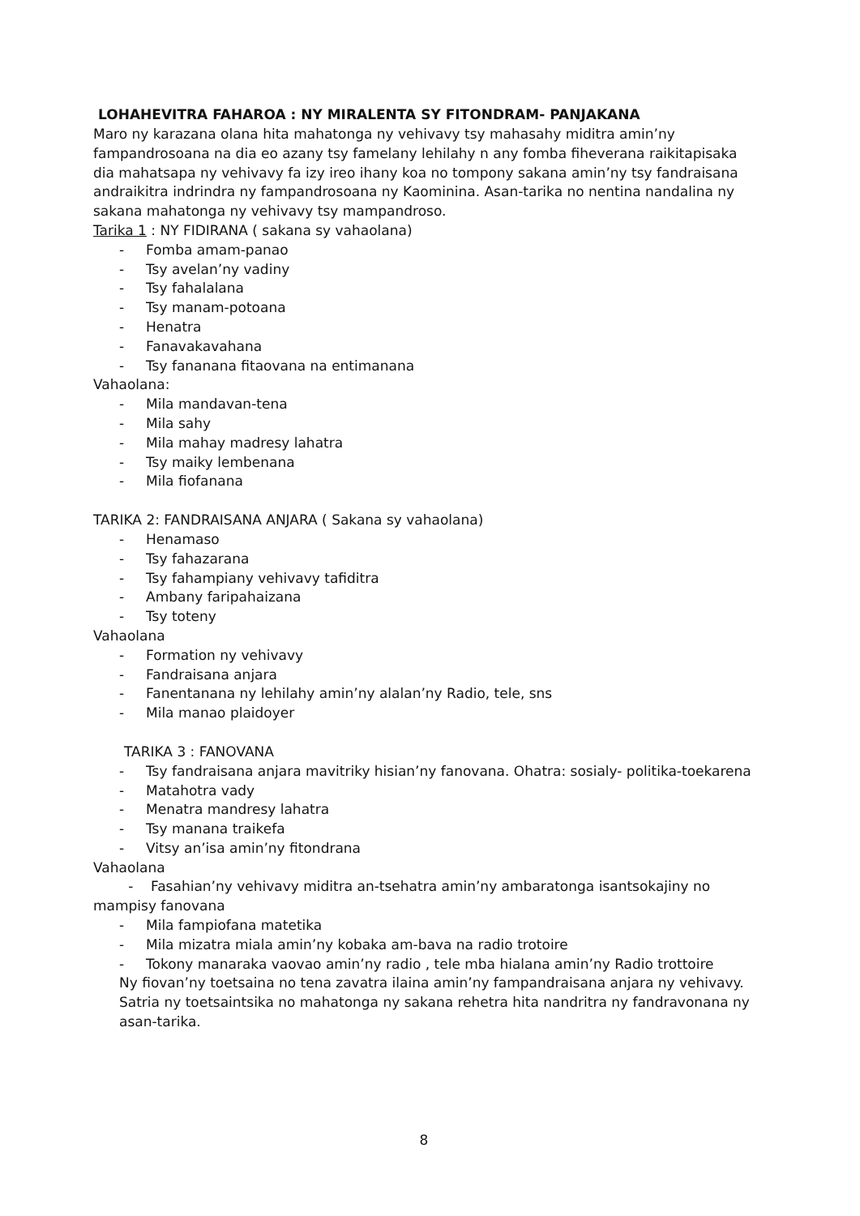LOHAHEVITRA FAHAROA : NY MIRALENTA SY FITONDRAM- PANJAKANA
Maro ny karazana olana hita mahatonga ny vehivavy tsy mahasahy miditra amin’ny fampandrosoana na dia eo azany tsy famelany lehilahy n any fomba fiheverana raikitapisaka dia mahatsapa ny vehivavy fa izy ireo ihany koa no tompony sakana amin’ny tsy fandraisana andraikitra indrindra ny fampandrosoana ny Kaominina. Asan-tarika no nentina nandalina ny sakana mahatonga ny vehivavy tsy mampandroso.
Tarika 1 : NY FIDIRANA ( sakana sy vahaolana)
- Fomba amam-panao
- Tsy avelan’ny vadiny
- Tsy fahalalana
- Tsy manam-potoana
- Henatra
- Fanavakavahana
- Tsy fananana fitaovana na entimanana
Vahaolana:
- Mila mandavan-tena
- Mila sahy
- Mila mahay madresy lahatra
- Tsy maiky lembenana
- Mila fiofanana
TARIKA 2: FANDRAISANA ANJARA ( Sakana sy vahaolana)
- Henamaso
- Tsy fahazarana
- Tsy fahampiany vehivavy tafiditra
- Ambany faripahaizana
- Tsy toteny
Vahaolana
- Formation ny vehivavy
- Fandraisana anjara
- Fanentanana ny lehilahy amin’ny alalan’ny Radio, tele, sns
- Mila manao plaidoyer
TARIKA 3 : FANOVANA
- Tsy fandraisana anjara mavitriky hisian’ny fanovana. Ohatra: sosialy- politika-toekarena
- Matahotra vady
- Menatra mandresy lahatra
- Tsy manana traikefa
- Vitsy an’isa amin’ny fitondrana
Vahaolana
- Fasahian’ny vehivavy miditra an-tsehatra amin’ny ambaratonga isantsokajiny no mampisy fanovana
- Mila fampiofana matetika
- Mila mizatra miala amin’ny kobaka am-bava na radio trotoire
- Tokony manaraka vaovao amin’ny radio , tele mba hialana amin’ny Radio trottoire
Ny fiovan’ny toetsaina no tena zavatra ilaina amin’ny fampandraisana anjara ny vehivavy. Satria ny toetsaintsika no mahatonga ny sakana rehetra hita nandritra ny fandravonana ny asan-tarika.
8